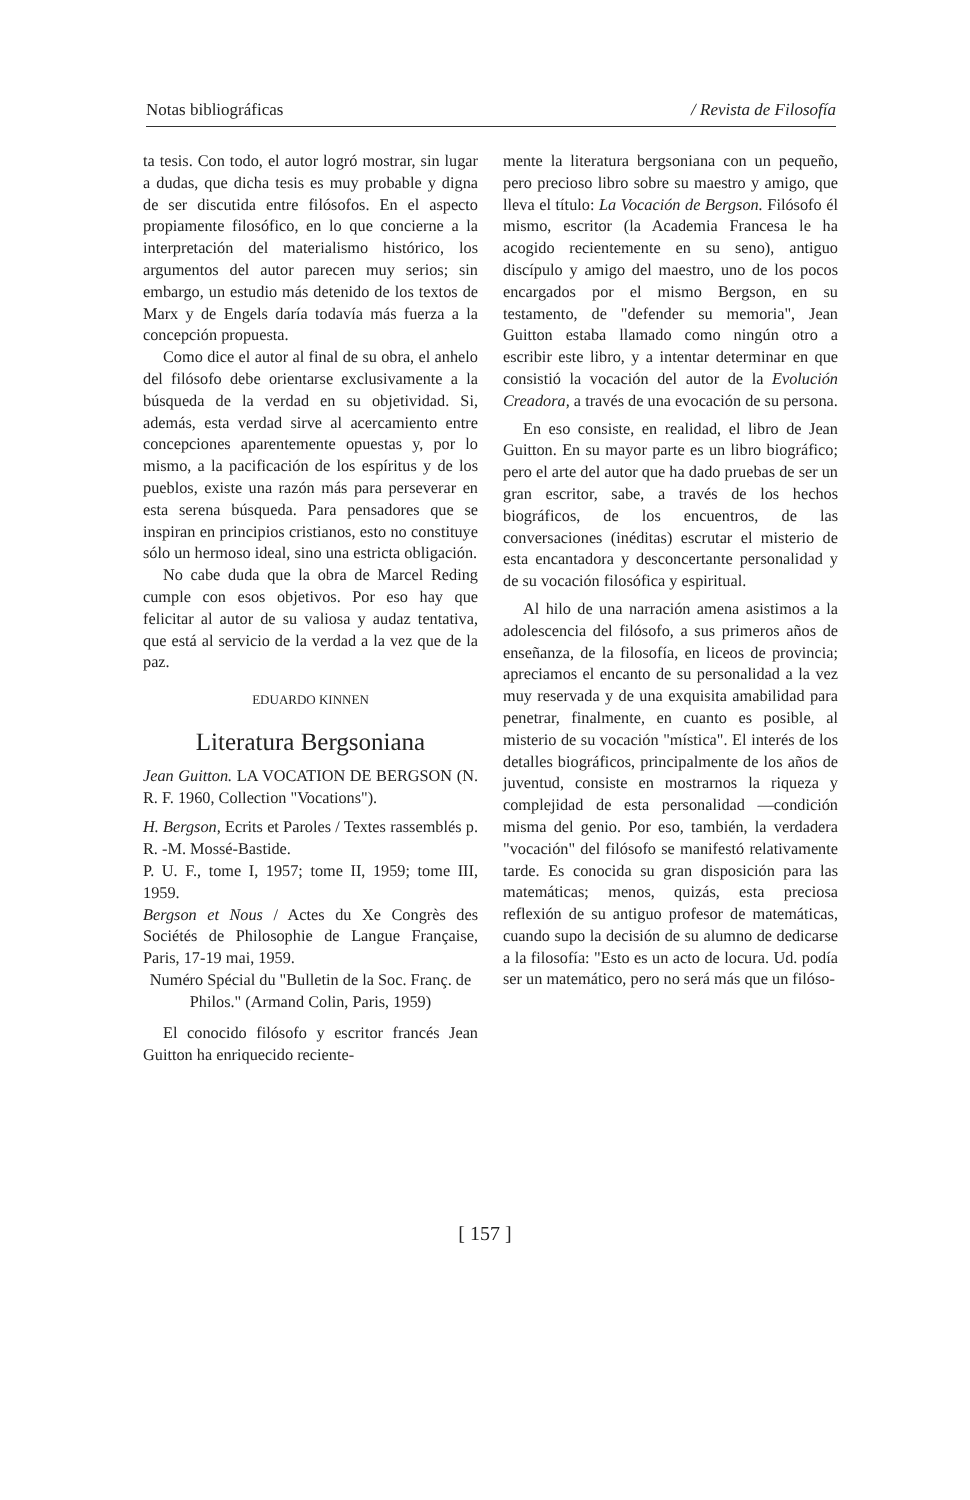Notas bibliográficas / Revista de Filosofía
ta tesis. Con todo, el autor logró mostrar, sin lugar a dudas, que dicha tesis es muy probable y digna de ser discutida entre filósofos. En el aspecto propiamente filosófico, en lo que concierne a la interpretación del materialismo histórico, los argumentos del autor parecen muy serios; sin embargo, un estudio más detenido de los textos de Marx y de Engels daría todavía más fuerza a la concepción propuesta.
Como dice el autor al final de su obra, el anhelo del filósofo debe orientarse exclusivamente a la búsqueda de la verdad en su objetividad. Si, además, esta verdad sirve al acercamiento entre concepciones aparentemente opuestas y, por lo mismo, a la pacificación de los espíritus y de los pueblos, existe una razón más para perseverar en esta serena búsqueda. Para pensadores que se inspiran en principios cristianos, esto no constituye sólo un hermoso ideal, sino una estricta obligación.
No cabe duda que la obra de Marcel Reding cumple con esos objetivos. Por eso hay que felicitar al autor de su valiosa y audaz tentativa, que está al servicio de la verdad a la vez que de la paz.
EDUARDO KINNEN
Literatura Bergsoniana
Jean Guitton. LA VOCATION DE BERGSON (N. R. F. 1960, Collection "Vocations").
H. Bergson, Ecrits et Paroles / Textes rassemblés p. R. -M. Mossé-Bastide.
P. U. F., tome I, 1957; tome II, 1959; tome III, 1959.
Bergson et Nous / Actes du Xe Congrès des Sociétés de Philosophie de Langue Française, Paris, 17-19 mai, 1959.
Numéro Spécial du "Bulletin de la Soc. Franç. de Philos." (Armand Colin, Paris, 1959)
El conocido filósofo y escritor francés Jean Guitton ha enriquecido reciente-
mente la literatura bergsoniana con un pequeño, pero precioso libro sobre su maestro y amigo, que lleva el título: La Vocación de Bergson. Filósofo él mismo, escritor (la Academia Francesa le ha acogido recientemente en su seno), antiguo discípulo y amigo del maestro, uno de los pocos encargados por el mismo Bergson, en su testamento, de "defender su memoria", Jean Guitton estaba llamado como ningún otro a escribir este libro, y a intentar determinar en que consistió la vocación del autor de la Evolución Creadora, a través de una evocación de su persona.
En eso consiste, en realidad, el libro de Jean Guitton. En su mayor parte es un libro biográfico; pero el arte del autor que ha dado pruebas de ser un gran escritor, sabe, a través de los hechos biográficos, de los encuentros, de las conversaciones (inéditas) escrutar el misterio de esta encantadora y desconcertante personalidad y de su vocación filosófica y espiritual.
Al hilo de una narración amena asistimos a la adolescencia del filósofo, a sus primeros años de enseñanza, de la filosofía, en liceos de provincia; apreciamos el encanto de su personalidad a la vez muy reservada y de una exquisita amabilidad para penetrar, finalmente, en cuanto es posible, al misterio de su vocación "mística". El interés de los detalles biográficos, principalmente de los años de juventud, consiste en mostrarnos la riqueza y complejidad de esta personalidad —condición misma del genio. Por eso, también, la verdadera "vocación" del filósofo se manifestó relativamente tarde. Es conocida su gran disposición para las matemáticas; menos, quizás, esta preciosa reflexión de su antiguo profesor de matemáticas, cuando supo la decisión de su alumno de dedicarse a la filosofía: "Esto es un acto de locura. Ud. podía ser un matemático, pero no será más que un filóso-
[ 157 ]